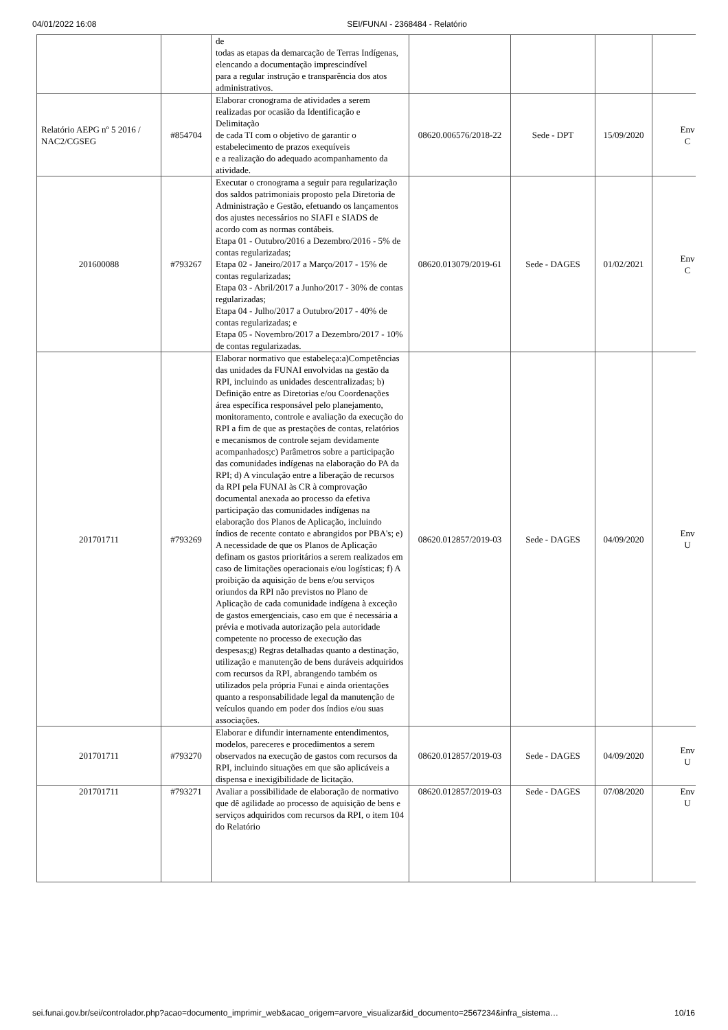04/01/2022 16:08 SEI/FUNAI - 2368484 - Relatório
| | | de todas as etapas da demarcação de Terras Indígenas, elencando a documentação imprescindível para a regular instrução e transparência dos atos administrativos. | | | | |
| Relatório AEPG nº 5 2016 / NAC2/CGSEG | #854704 | Elaborar cronograma de atividades a serem realizadas por ocasião da Identificação e Delimitação de cada TI com o objetivo de garantir o estabelecimento de prazos exequíveis e a realização do adequado acompanhamento da atividade. | 08620.006576/2018-22 | Sede - DPT | 15/09/2020 | Env C |
| 201600088 | #793267 | Executar o cronograma a seguir para regularização dos saldos patrimoniais proposto pela Diretoria de Administração e Gestão, efetuando os lançamentos dos ajustes necessários no SIAFI e SIADS de acordo com as normas contábeis. Etapa 01 - Outubro/2016 a Dezembro/2016 - 5% de contas regularizadas; Etapa 02 - Janeiro/2017 a Março/2017 - 15% de contas regularizadas; Etapa 03 - Abril/2017 a Junho/2017 - 30% de contas regularizadas; Etapa 04 - Julho/2017 a Outubro/2017 - 40% de contas regularizadas; e Etapa 05 - Novembro/2017 a Dezembro/2017 - 10% de contas regularizadas. | 08620.013079/2019-61 | Sede - DAGES | 01/02/2021 | Env C |
| 201701711 | #793269 | Elaborar normativo que estabeleça:a)Competências das unidades da FUNAI envolvidas na gestão da RPI, incluindo as unidades descentralizadas; b) Definição entre as Diretorias e/ou Coordenações área específica responsável pelo planejamento, monitoramento, controle e avaliação da execução do RPI a fim de que as prestações de contas, relatórios e mecanismos de controle sejam devidamente acompanhados;c) Parâmetros sobre a participação das comunidades indígenas na elaboração do PA da RPI; d) A vinculação entre a liberação de recursos da RPI pela FUNAI às CR à comprovação documental anexada ao processo da efetiva participação das comunidades indígenas na elaboração dos Planos de Aplicação, incluindo índios de recente contato e abrangidos por PBA's; e) A necessidade de que os Planos de Aplicação definam os gastos prioritários a serem realizados em caso de limitações operacionais e/ou logísticas; f) A proibição da aquisição de bens e/ou serviços oriundos da RPI não previstos no Plano de Aplicação de cada comunidade indígena à exceção de gastos emergenciais, caso em que é necessária a prévia e motivada autorização pela autoridade competente no processo de execução das despesas;g) Regras detalhadas quanto a destinação, utilização e manutenção de bens duráveis adquiridos com recursos da RPI, abrangendo também os utilizados pela própria Funai e ainda orientações quanto a responsabilidade legal da manutenção de veículos quando em poder dos índios e/ou suas associações. | 08620.012857/2019-03 | Sede - DAGES | 04/09/2020 | Env U |
| 201701711 | #793270 | Elaborar e difundir internamente entendimentos, modelos, pareceres e procedimentos a serem observados na execução de gastos com recursos da RPI, incluindo situações em que são aplicáveis a dispensa e inexigibilidade de licitação. | 08620.012857/2019-03 | Sede - DAGES | 04/09/2020 | Env U |
| 201701711 | #793271 | Avaliar a possibilidade de elaboração de normativo que dê agilidade ao processo de aquisição de bens e serviços adquiridos com recursos da RPI, o item 104 do Relatório | 08620.012857/2019-03 | Sede - DAGES | 07/08/2020 | Env U |
sei.funai.gov.br/sei/controlador.php?acao=documento_imprimir_web&acao_origem=arvore_visualizar&id_documento=2567234&infra_sistema… 10/16